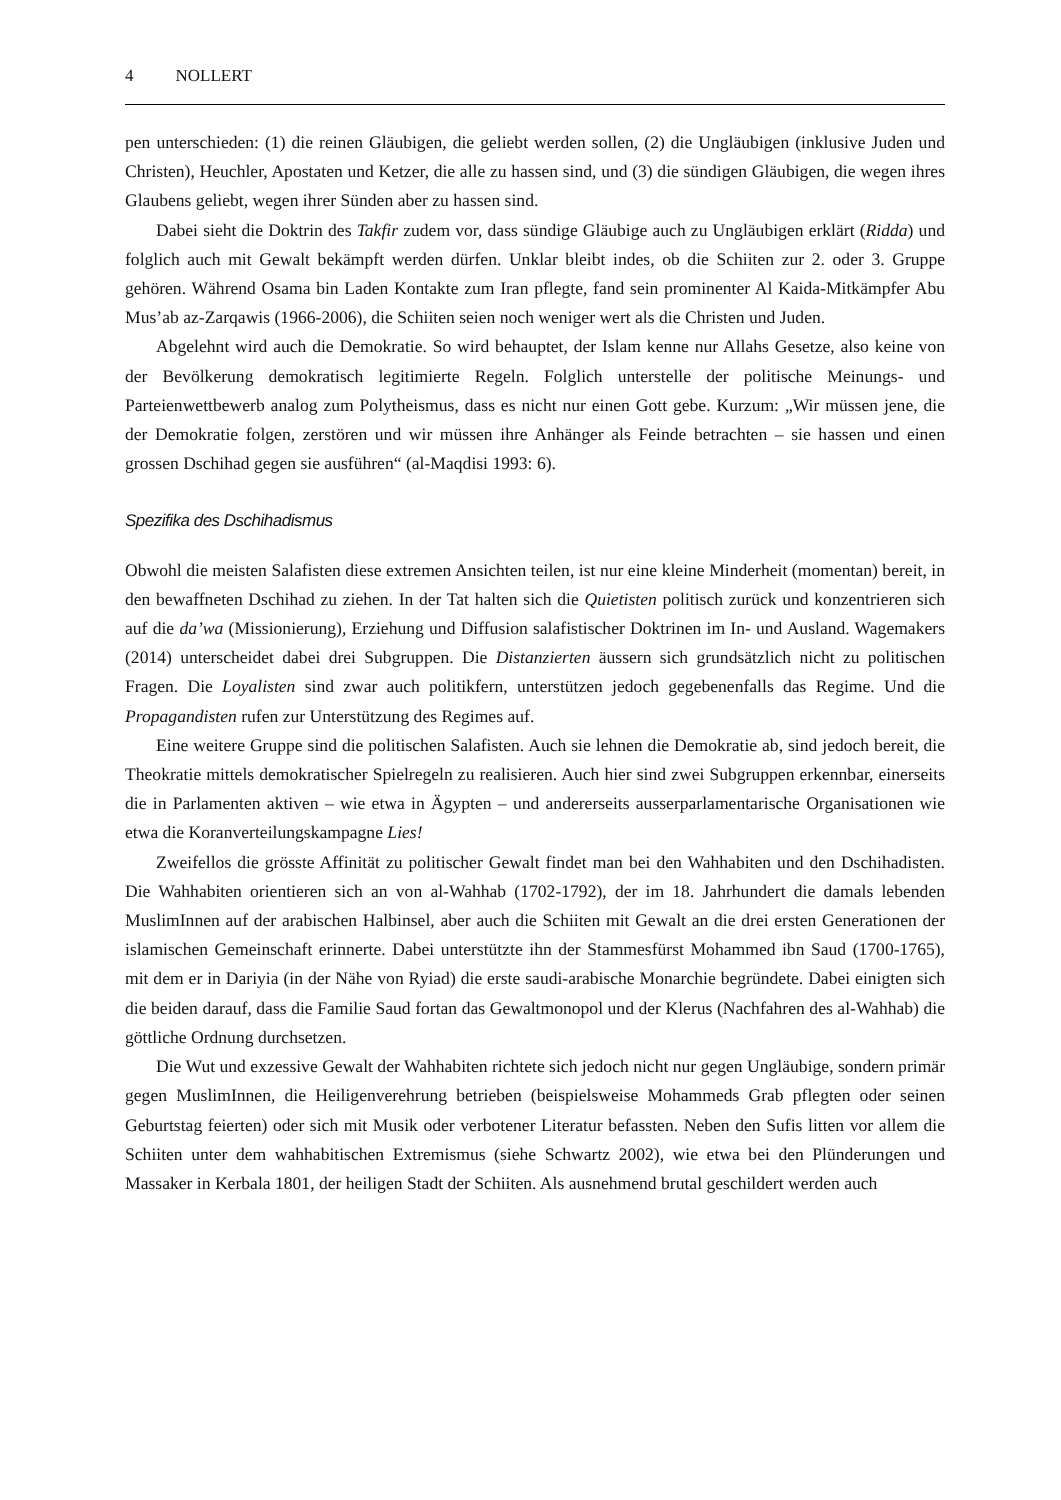4 NOLLERT
pen unterschieden: (1) die reinen Gläubigen, die geliebt werden sollen, (2) die Ungläubigen (inklusive Juden und Christen), Heuchler, Apostaten und Ketzer, die alle zu hassen sind, und (3) die sündigen Gläubigen, die wegen ihres Glaubens geliebt, wegen ihrer Sünden aber zu hassen sind.
Dabei sieht die Doktrin des Takfir zudem vor, dass sündige Gläubige auch zu Ungläubigen erklärt (Ridda) und folglich auch mit Gewalt bekämpft werden dürfen. Unklar bleibt indes, ob die Schiiten zur 2. oder 3. Gruppe gehören. Während Osama bin Laden Kontakte zum Iran pflegte, fand sein prominenter Al Kaida-Mitkämpfer Abu Mus’ab az-Zarqawis (1966-2006), die Schiiten seien noch weniger wert als die Christen und Juden.
Abgelehnt wird auch die Demokratie. So wird behauptet, der Islam kenne nur Allahs Gesetze, also keine von der Bevölkerung demokratisch legitimierte Regeln. Folglich unterstelle der politische Meinungs- und Parteienwettbewerb analog zum Polytheismus, dass es nicht nur einen Gott gebe. Kurzum: „Wir müssen jene, die der Demokratie folgen, zerstören und wir müssen ihre Anhänger als Feinde betrachten – sie hassen und einen grossen Dschihad gegen sie ausführen“ (al-Maqdisi 1993: 6).
Spezifika des Dschihadismus
Obwohl die meisten Salafisten diese extremen Ansichten teilen, ist nur eine kleine Minderheit (momentan) bereit, in den bewaffneten Dschihad zu ziehen. In der Tat halten sich die Quietisten politisch zurück und konzentrieren sich auf die da’wa (Missionierung), Erziehung und Diffusion salafistischer Doktrinen im In- und Ausland. Wagemakers (2014) unterscheidet dabei drei Subgruppen. Die Distanzierten äussern sich grundsätzlich nicht zu politischen Fragen. Die Loyalisten sind zwar auch politikfern, unterstützen jedoch gegebenenfalls das Regime. Und die Propagandisten rufen zur Unterstützung des Regimes auf.
Eine weitere Gruppe sind die politischen Salafisten. Auch sie lehnen die Demokratie ab, sind jedoch bereit, die Theokratie mittels demokratischer Spielregeln zu realisieren. Auch hier sind zwei Subgruppen erkennbar, einerseits die in Parlamenten aktiven – wie etwa in Ägypten – und andererseits ausserparlamentarische Organisationen wie etwa die Koranverteilungskampagne Lies!
Zweifellos die grösste Affinität zu politischer Gewalt findet man bei den Wahhabiten und den Dschihadisten. Die Wahhabiten orientieren sich an von al-Wahhab (1702-1792), der im 18. Jahrhundert die damals lebenden MuslimInnen auf der arabischen Halbinsel, aber auch die Schiiten mit Gewalt an die drei ersten Generationen der islamischen Gemeinschaft erinnerte. Dabei unterstützte ihn der Stammesfürst Mohammed ibn Saud (1700-1765), mit dem er in Dariyia (in der Nähe von Ryiad) die erste saudi-arabische Monarchie begründete. Dabei einigten sich die beiden darauf, dass die Familie Saud fortan das Gewaltmonopol und der Klerus (Nachfahren des al-Wahhab) die göttliche Ordnung durchsetzen.
Die Wut und exzessive Gewalt der Wahhabiten richtete sich jedoch nicht nur gegen Ungläubige, sondern primär gegen MuslimInnen, die Heiligenverehrung betrieben (beispielsweise Mohammeds Grab pflegten oder seinen Geburtstag feierten) oder sich mit Musik oder verbotener Literatur befassten. Neben den Sufis litten vor allem die Schiiten unter dem wahhabitischen Extremismus (siehe Schwartz 2002), wie etwa bei den Plünderungen und Massaker in Kerbala 1801, der heiligen Stadt der Schiiten. Als ausnehmend brutal geschildert werden auch